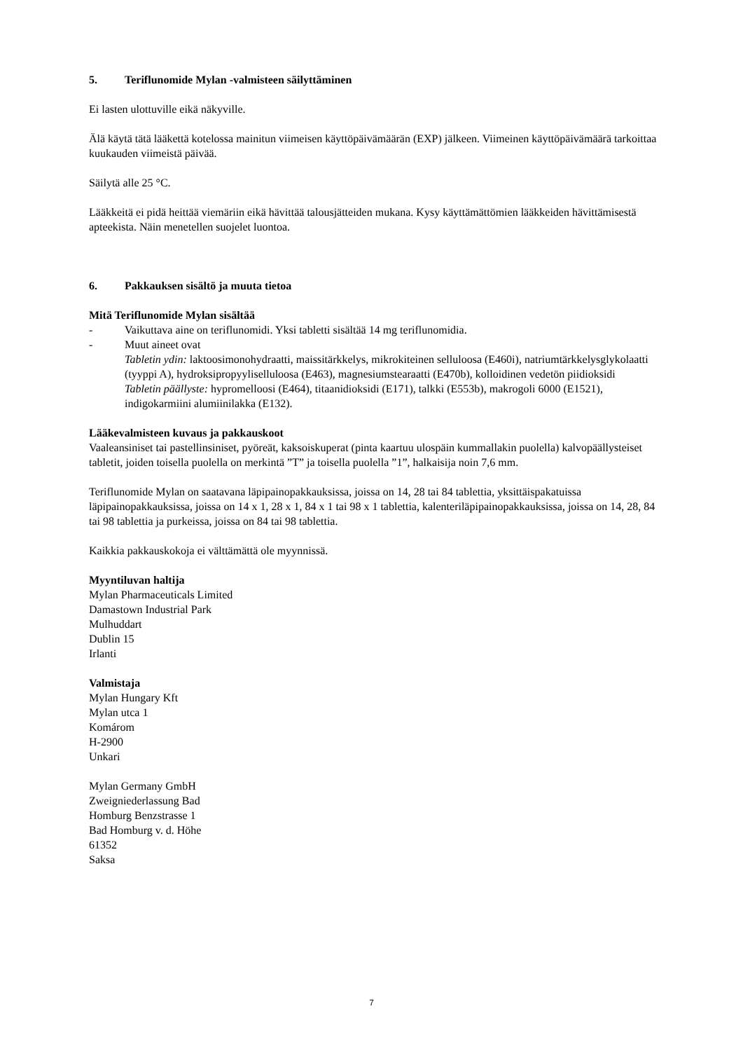5. Teriflunomide Mylan -valmisteen säilyttäminen
Ei lasten ulottuville eikä näkyville.
Älä käytä tätä lääkettä kotelossa mainitun viimeisen käyttöpäivämäärän (EXP) jälkeen. Viimeinen käyttöpäivämäärä tarkoittaa kuukauden viimeistä päivää.
Säilytä alle 25 °C.
Lääkkeitä ei pidä heittää viemäriin eikä hävittää talousjätteiden mukana. Kysy käyttämättömien lääkkeiden hävittämisestä apteekista. Näin menetellen suojelet luontoa.
6. Pakkauksen sisältö ja muuta tietoa
Mitä Teriflunomide Mylan sisältää
- Vaikuttava aine on teriflunomidi. Yksi tabletti sisältää 14 mg teriflunomidia.
- Muut aineet ovat
Tabletin ydin: laktoosimonohydraatti, maissitärkkelys, mikrokiteinen selluloosa (E460i), natriumtärkkelysglykolaatti (tyyppi A), hydroksipropyyliselluloosa (E463), magnesiumstearaatti (E470b), kolloidinen vedetön piidioksidi
Tabletin päällyste: hypromelloosi (E464), titaanidioksidi (E171), talkki (E553b), makrogoli 6000 (E1521), indigokarmiini alumiinilakka (E132).
Lääkevalmisteen kuvaus ja pakkauskoot
Vaaleansiniset tai pastellinsiniset, pyöreät, kaksoiskuperat (pinta kaartuu ulospäin kummallakin puolella) kalvopäällysteiset tabletit, joiden toisella puolella on merkintä ”T” ja toisella puolella ”1”, halkaisija noin 7,6 mm.
Teriflunomide Mylan on saatavana läpipainopakkauksissa, joissa on 14, 28 tai 84 tablettia, yksittäispakatuissa läpipainopakkauksissa, joissa on 14 x 1, 28 x 1, 84 x 1 tai 98 x 1 tablettia, kalenteriläpipainopakkauksissa, joissa on 14, 28, 84 tai 98 tablettia ja purkeissa, joissa on 84 tai 98 tablettia.
Kaikkia pakkauskokoja ei välttämättä ole myynnissä.
Myyntiluvan haltija
Mylan Pharmaceuticals Limited
Damastown Industrial Park
Mulhuddart
Dublin 15
Irlanti
Valmistaja
Mylan Hungary Kft
Mylan utca 1
Komárom
H-2900
Unkari
Mylan Germany GmbH
Zweigniederlassung Bad
Homburg Benzstrasse 1
Bad Homburg v. d. Höhe
61352
Saksa
7